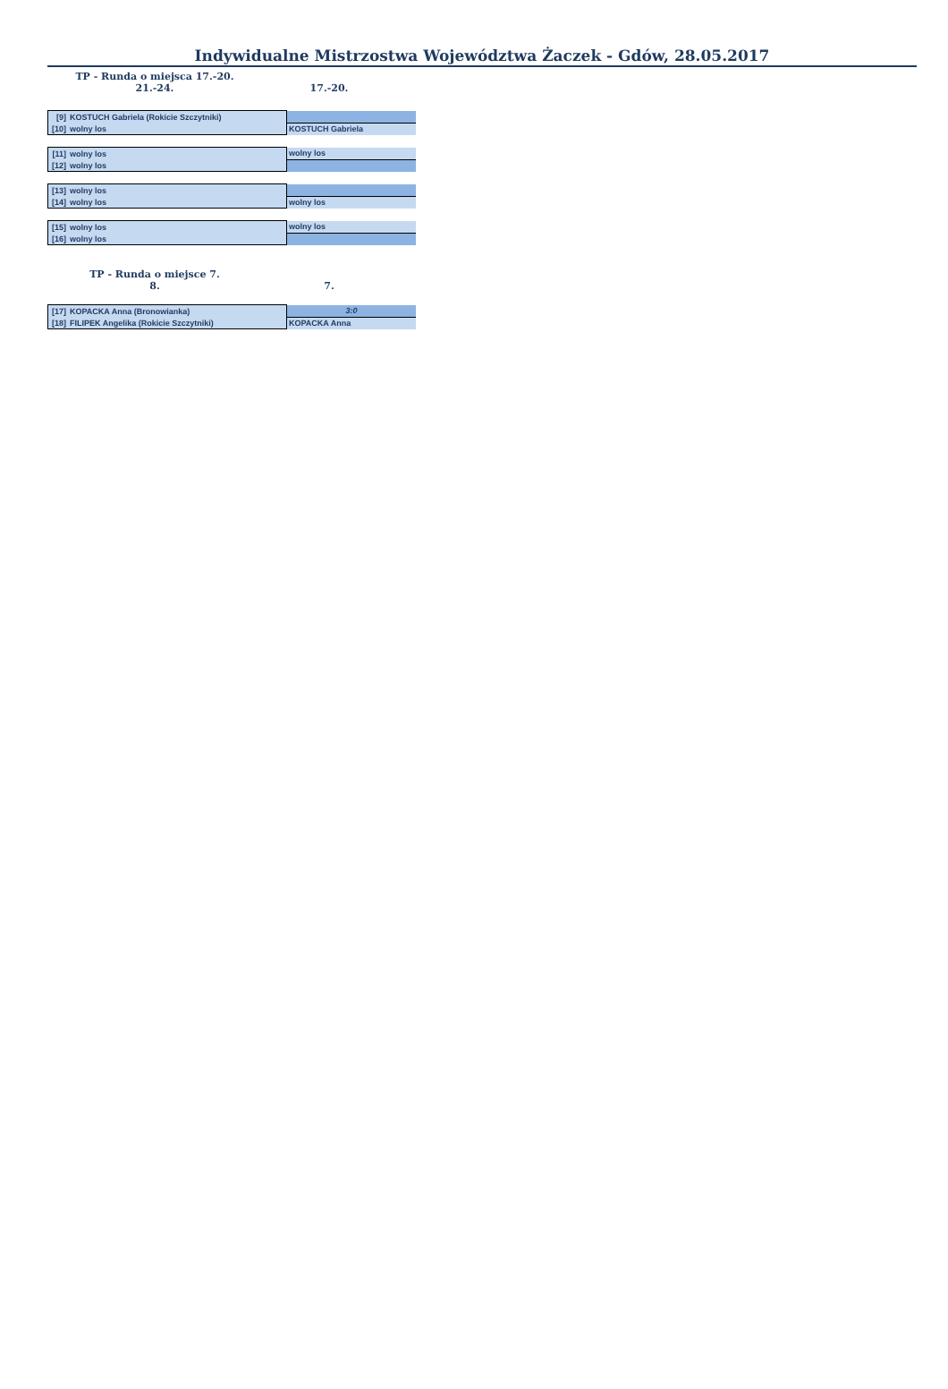Indywidualne Mistrzostwa Województwa Żaczek - Gdów, 28.05.2017
TP - Runda o miejsca 17.-20.
21.-24. 17.-20.
| [9] | KOSTUCH Gabriela (Rokicie Szczytniki) | |
| [10] | wolny los | KOSTUCH Gabriela |
| [11] | wolny los | wolny los |
| [12] | wolny los | |
| [13] | wolny los | |
| [14] | wolny los | wolny los |
| [15] | wolny los | wolny los |
| [16] | wolny los | |
TP - Runda o miejsce 7.
8. 7.
| [17] | KOPACKA Anna (Bronowianka) | 3:0 |
| [18] | FILIPEK Angelika (Rokicie Szczytniki) | KOPACKA Anna |